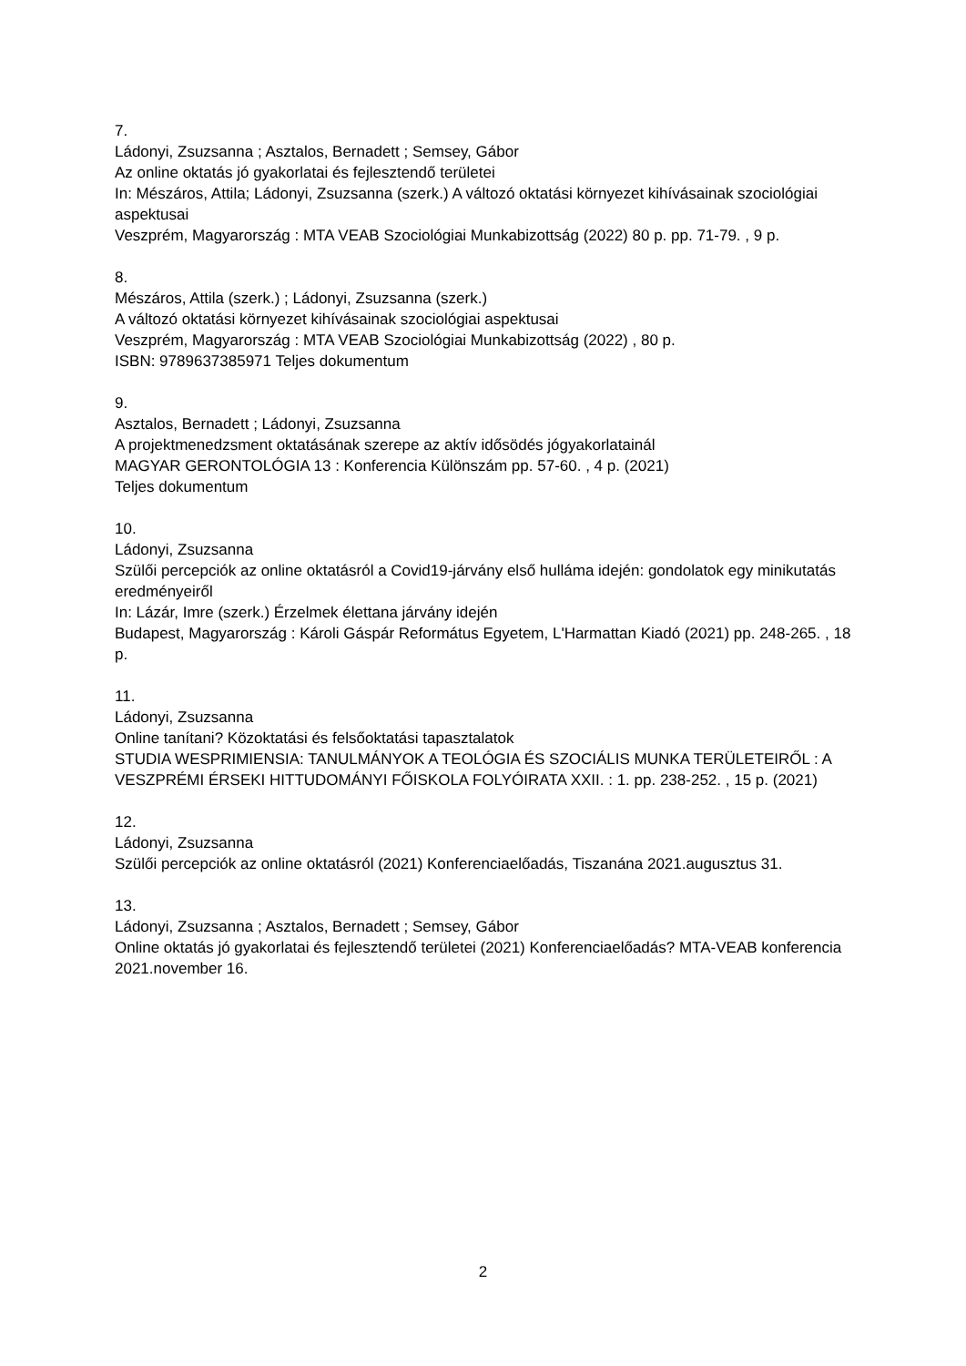7.
Ládonyi, Zsuzsanna ; Asztalos, Bernadett ; Semsey, Gábor
Az online oktatás jó gyakorlatai és fejlesztendő területei
In: Mészáros, Attila; Ládonyi, Zsuzsanna (szerk.) A változó oktatási környezet kihívásainak szociológiai aspektusai
Veszprém, Magyarország : MTA VEAB Szociológiai Munkabizottság (2022) 80 p. pp. 71-79. , 9 p.
8.
Mészáros, Attila (szerk.) ; Ládonyi, Zsuzsanna (szerk.)
A változó oktatási környezet kihívásainak szociológiai aspektusai
Veszprém, Magyarország : MTA VEAB Szociológiai Munkabizottság (2022) , 80 p.
ISBN: 9789637385971 Teljes dokumentum
9.
Asztalos, Bernadett ; Ládonyi, Zsuzsanna
A projektmenedzsment oktatásának szerepe az aktív idősödés jógyakorlatainál
MAGYAR GERONTOLÓGIA 13 : Konferencia Különszám pp. 57-60. , 4 p. (2021)
Teljes dokumentum
10.
Ládonyi, Zsuzsanna
Szülői percepciók az online oktatásról a Covid19-járvány első hulláma idején: gondolatok egy minikutatás eredményeiről
In: Lázár, Imre (szerk.) Érzelmek élettana járvány idején
Budapest, Magyarország : Károli Gáspár Református Egyetem, L'Harmattan Kiadó (2021) pp. 248-265. , 18 p.
11.
Ládonyi, Zsuzsanna
Online tanítani? Közoktatási és felsőoktatási tapasztalatok
STUDIA WESPRIMIENSIA: TANULMÁNYOK A TEOLÓGIA ÉS SZOCIÁLIS MUNKA TERÜLETEIRŐL : A VESZPRÉMI ÉRSEKI HITTUDOMÁNYI FŐISKOLA FOLYÓIRATA XXII. : 1. pp. 238-252. , 15 p. (2021)
12.
Ládonyi, Zsuzsanna
Szülői percepciók az online oktatásról (2021) Konferenciaelőadás, Tiszanána 2021.augusztus 31.
13.
Ládonyi, Zsuzsanna ; Asztalos, Bernadett ; Semsey, Gábor
Online oktatás jó gyakorlatai és fejlesztendő területei (2021) Konferenciaelőadás? MTA-VEAB konferencia 2021.november 16.
2